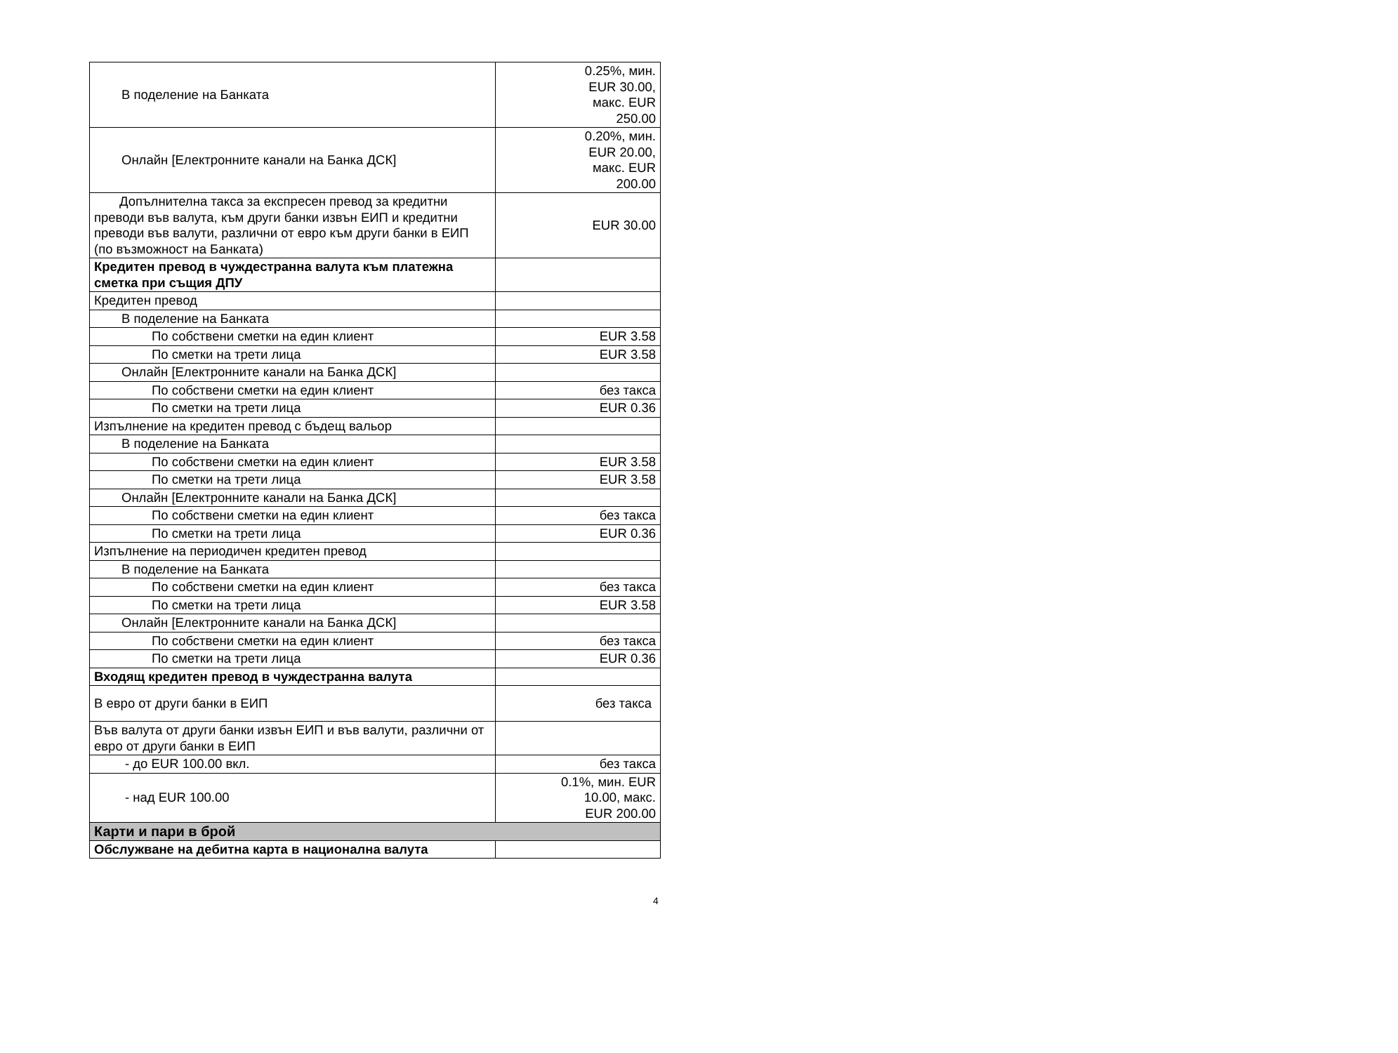| В поделение на Банката | 0.25%, мин. EUR 30.00, макс. EUR 250.00 |
| Онлайн [Електронните канали на Банка ДСК] | 0.20%, мин. EUR 20.00, макс. EUR 200.00 |
| Допълнителна такса за експресен превод за кредитни преводи във валута, към други банки извън ЕИП и кредитни преводи във валути, различни от евро към други банки в ЕИП (по възможност на Банката) | EUR 30.00 |
| Кредитен превод в чуждестранна валута към платежна сметка при същия ДПУ | |
| Кредитен превод | |
| В поделение на Банката | |
| По собствени сметки на един клиент | EUR 3.58 |
| По сметки на трети лица | EUR 3.58 |
| Онлайн [Електронните канали на Банка ДСК] | |
| По собствени сметки на един клиент | без такса |
| По сметки на трети лица | EUR 0.36 |
| Изпълнение на кредитен превод с бъдещ вальор | |
| В поделение на Банката | |
| По собствени сметки на един клиент | EUR 3.58 |
| По сметки на трети лица | EUR 3.58 |
| Онлайн [Електронните канали на Банка ДСК] | |
| По собствени сметки на един клиент | без такса |
| По сметки на трети лица | EUR 0.36 |
| Изпълнение на периодичен кредитен превод | |
| В поделение на Банката | |
| По собствени сметки на един клиент | без такса |
| По сметки на трети лица | EUR 3.58 |
| Онлайн [Електронните канали на Банка ДСК] | |
| По собствени сметки на един клиент | без такса |
| По сметки на трети лица | EUR 0.36 |
| Входящ кредитен превод в чуждестранна валута | |
| В евро от други банки в ЕИП | без такса |
| Във валута от други банки извън ЕИП и във валути, различни от евро от други банки в ЕИП | |
| - до EUR 100.00 вкл. | без такса |
| - над EUR 100.00 | 0.1%, мин. EUR 10.00, макс. EUR 200.00 |
| Карти и пари в брой | |
| Обслужване на дебитна карта в национална валута | |
4